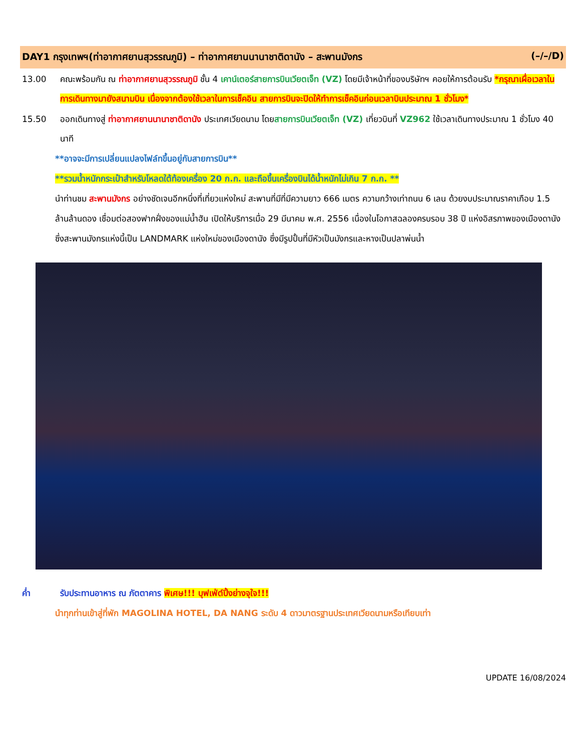DAY1 กรุงเทพฯ(ท่าอากาศยานสุวรรณภูมิ) – ท่าอากาศยานนานาชาติดานัง – สะพานมังกร (–/–/D)
13.00 คณะพร้อมกัน ณ ท่าอากาศยานสุวรรณภูมิ ชั้น 4 เคาน์เตอร์สายการบินเวียตเจ็ท (VZ) โดยมีเจ้าหน้าที่ของบริษัทฯ คอยให้การต้อนรับ *กรุณาเผื่อเวลาในการเดินทางมายังสนามบิน เนื่องจากต้องใช้เวลาในการเช็คอิน สายการบินจะปิดให้ทำการเช็คอินก่อนเวลาบินประมาณ 1 ชั่วโมง*
15.50 ออกเดินทางสู่ ท่าอากาศยานนานาชาติดานัง ประเทศเวียดนาม โดยสายการบินเวียตเจ็ท (VZ) เที่ยวบินที่ VZ962 ใช้เวลาเดินทางประมาณ 1 ชั่วโมง 40 นาที
**อาจจะมีการเปลี่ยนแปลงไฟล์ทขึ้นอยู่กับสายการบิน**
**รวมน้ำหนักกระเป๋าสำหรับโหลดใต้ท้องเครื่อง 20 ก.ก. และถือขึ้นเครื่องบินได้น้ำหนักไม่เกิน 7 ก.ก. **
นำท่านชม สะพานมังกร อย่างชัดเจนอีกหนึ่งที่เที่ยวแห่งใหม่ สะพานที่มีที่มีความยาว 666 เมตร ความกว้างเท่าถนน 6 เลน ด้วยงบประมาณราคาเกือบ 1.5 ล้านล้านดอง เชื่อมต่อสองฟากฝั่งของแม่น้ำฮัน เปิดให้บริการเมื่อ 29 มีนาคม พ.ศ. 2556 เนื่องในโอกาสฉลองครบรอบ 38 ปี แห่งอิสรภาพของเมืองดานัง ซึ่งสะพานมังกรแห่งนี้เป็น LANDMARK แห่งใหม่ของเมืองดานัง ซึ่งมีรูปปั้นที่มีหัวเป็นมังกรและหางเป็นปลาพ่นน้ำ
ค่ำ รับประทานอาหาร ณ ภัตตาคาร พิเศษ!!! บุฟเฟ่ต์ปิ้งย่างจุใจ!!!
นำทุกท่านเข้าสู่ที่พัก MAGOLINA HOTEL, DA NANG ระดับ 4 ดาวมาตรฐานประเทศเวียดนามหรือเทียบเท่า
UPDATE 16/08/2024